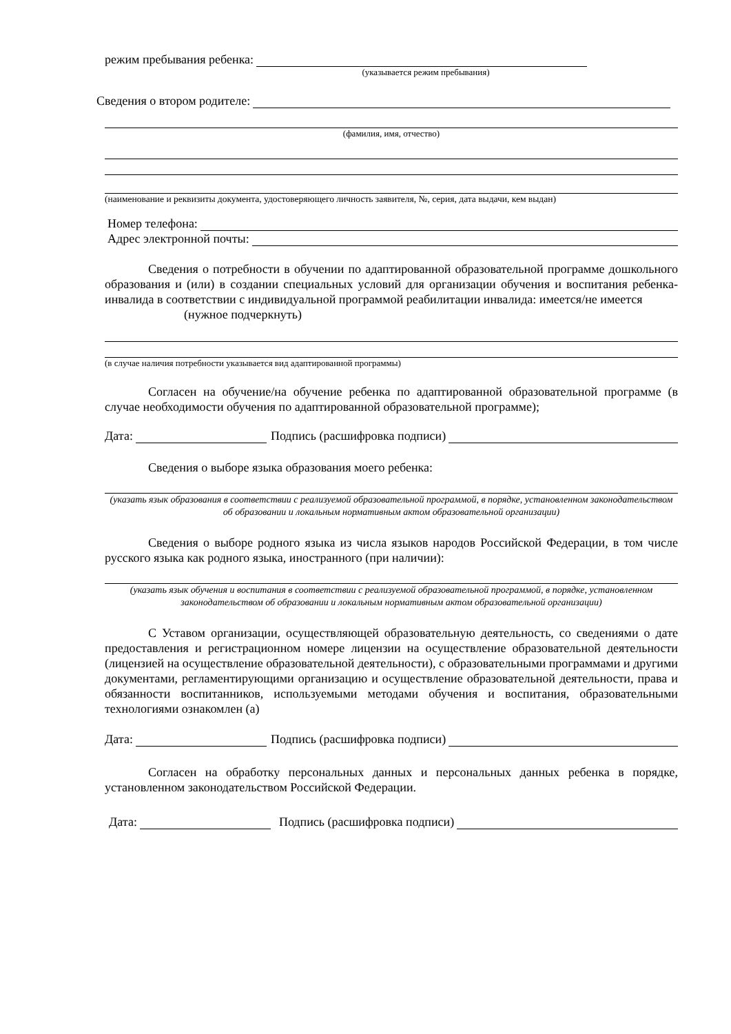режим пребывания ребенка:
(указывается режим пребывания)
Сведения о втором родителе:
(фамилия, имя, отчество)
(наименование и реквизиты документа, удостоверяющего личность заявителя, №, серия, дата выдачи, кем выдан)
Номер телефона:
Адрес электронной почты:
Сведения о потребности в обучении по адаптированной образовательной программе дошкольного образования и (или) в создании специальных условий для организации обучения и воспитания ребенка-инвалида в соответствии с индивидуальной программой реабилитации инвалида: имеется/не имеется
(нужное подчеркнуть)
(в случае наличия потребности указывается вид адаптированной программы)
Согласен на обучение/на обучение ребенка по адаптированной образовательной программе (в случае необходимости обучения по адаптированной образовательной программе);
Дата: Подпись (расшифровка подписи)
Сведения о выборе языка образования моего ребенка:
(указать язык образования в соответствии с реализуемой образовательной программой, в порядке, установленном законодательством об образовании и локальным нормативным актом образовательной организации)
Сведения о выборе родного языка из числа языков народов Российской Федерации, в том числе русского языка как родного языка, иностранного (при наличии):
(указать язык обучения и воспитания в соответствии с реализуемой образовательной программой, в порядке, установленном законодательством об образовании и локальным нормативным актом образовательной организации)
С Уставом организации, осуществляющей образовательную деятельность, со сведениями о дате предоставления и регистрационном номере лицензии на осуществление образовательной деятельности (лицензией на осуществление образовательной деятельности), с образовательными программами и другими документами, регламентирующими организацию и осуществление образовательной деятельности, права и обязанности воспитанников, используемыми методами обучения и воспитания, образовательными технологиями ознакомлен (а)
Дата: Подпись (расшифровка подписи)
Согласен на обработку персональных данных и персональных данных ребенка в порядке, установленном законодательством Российской Федерации.
Дата: Подпись (расшифровка подписи)